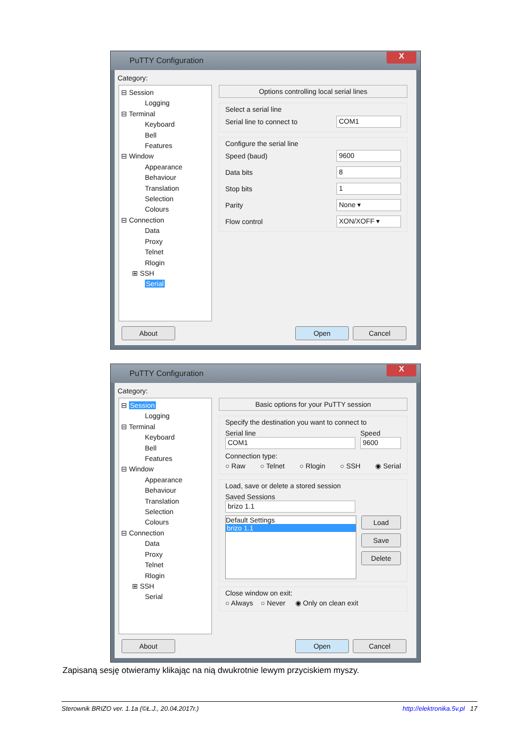PuTTY Configuration
X
Category:
⊟ Session
Logging
⊟ Terminal
Keyboard
Bell
Features
⊟ Window
Appearance
Behaviour
Translation
Selection
Colours
⊟ Connection
Data
Proxy
Telnet
Rlogin
⊞ SSH
Serial
Options controlling local serial lines
Select a serial line
Serial line to connect to COM1
Configure the serial line
Speed (baud) 9600
Data bits 8
Stop bits 1
Parity None ▾
Flow control XON/XOFF ▾
About Open Cancel
PuTTY Configuration
X
Category:
⊟ Session
Logging
⊟ Terminal
Keyboard
Bell
Features
⊟ Window
Appearance
Behaviour
Translation
Selection
Colours
⊟ Connection
Data
Proxy
Telnet
Rlogin
⊞ SSH
Serial
Basic options for your PuTTY session
Specify the destination you want to connect to
Serial line Speed
COM1 9600
Connection type:
○ Raw ○ Telnet ○ Rlogin ○ SSH ◉ Serial
Load, save or delete a stored session
Saved Sessions
brizo 1.1
Default Settings
brizo 1.1
Load
Save
Delete
Close window on exit:
○ Always ○ Never ◉ Only on clean exit
About Open Cancel
Zapisaną sesję otwieramy klikając na nią dwukrotnie lewym przyciskiem myszy.
Sterownik BRIZO ver. 1.1a (©Ł.J., 20.04.2017r.) http://elektronika.5v.pl 17